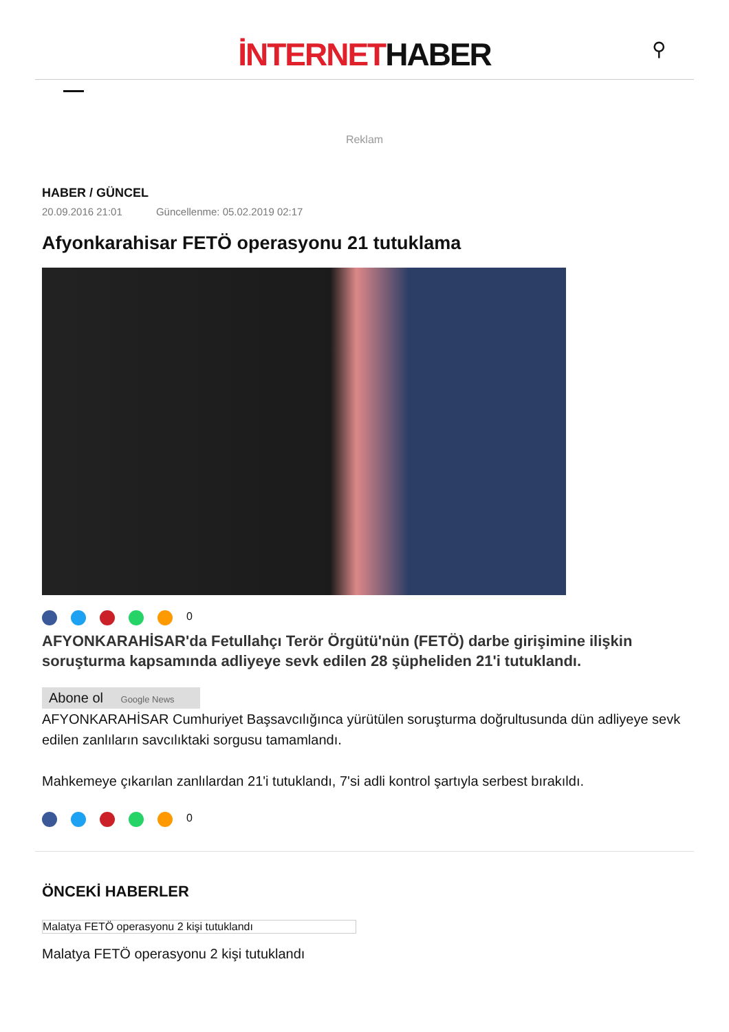İNTERNETHABER
⚲
Reklam
HABER / GÜNCEL
20.09.2016 21:01 Güncellenme: 05.02.2019 02:17
Afyonkarahisar FETÖ operasyonu 21 tutuklama
0
AFYONKARAHİSAR'da Fetullahçı Terör Örgütü'nün (FETÖ) darbe girişimine ilişkin soruşturma kapsamında adliyeye sevk edilen 28 şüpheliden 21'i tutuklandı.
Abone ol Google News
AFYONKARAHİSAR Cumhuriyet Başsavcılığınca yürütülen soruşturma doğrultusunda dün adliyeye sevk edilen zanlıların savcılıktaki sorgusu tamamlandı.
Mahkemeye çıkarılan zanlılardan 21'i tutuklandı, 7'si adli kontrol şartıyla serbest bırakıldı.
0
ÖNCEKİ HABERLER
Malatya FETÖ operasyonu 2 kişi tutuklandı
Malatya FETÖ operasyonu 2 kişi tutuklandı